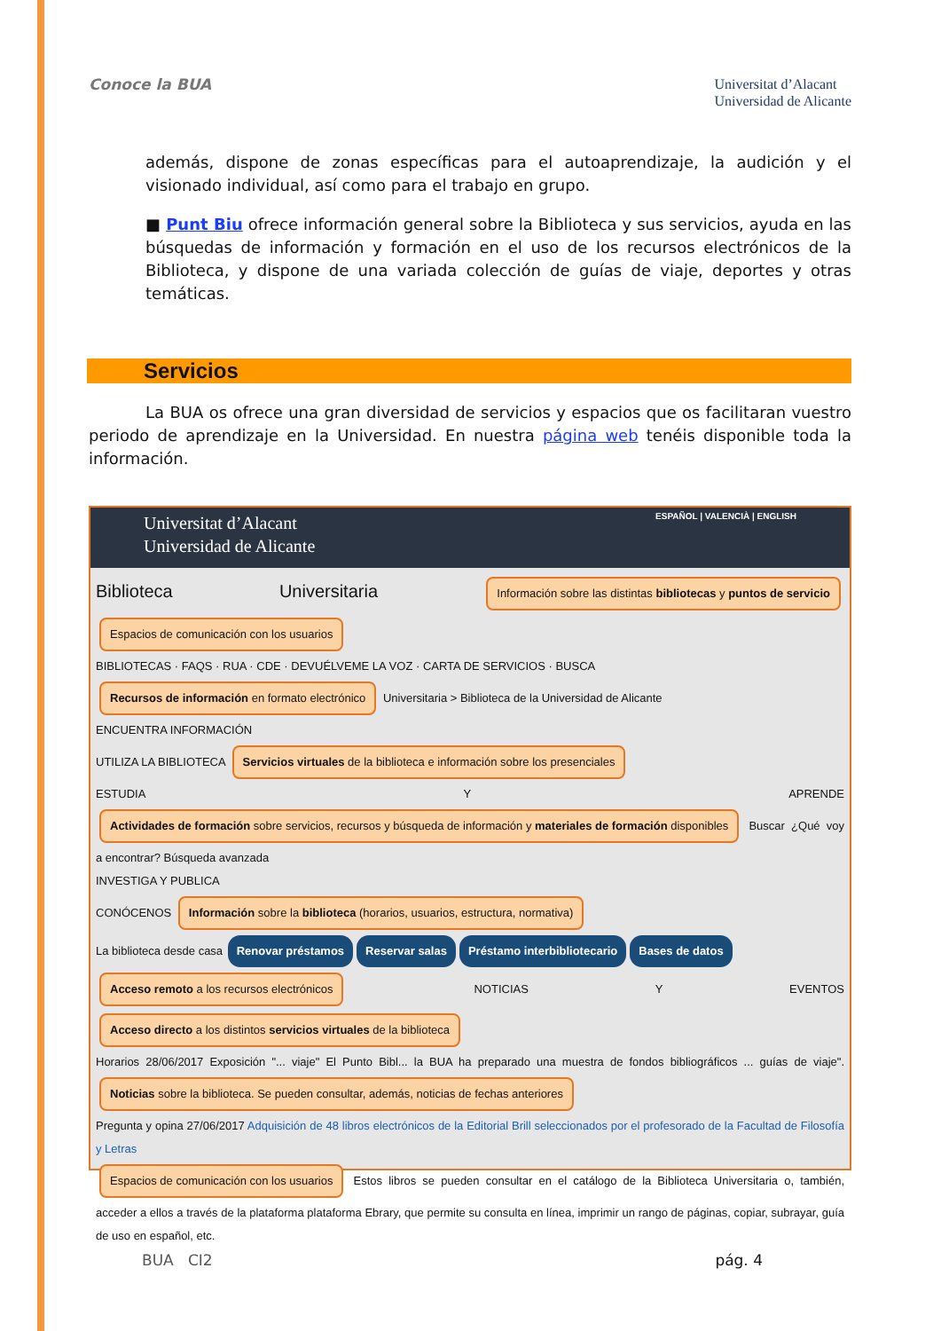Conoce la BUA
Universitat d’Alacant
Universidad de Alicante
además, dispone de zonas específicas para el autoaprendizaje, la audición y el visionado individual, así como para el trabajo en grupo.
■ Punt Biu ofrece información general sobre la Biblioteca y sus servicios, ayuda en las búsquedas de información y formación en el uso de los recursos electrónicos de la Biblioteca, y dispone de una variada colección de guías de viaje, deportes y otras temáticas.
Servicios
La BUA os ofrece una gran diversidad de servicios y espacios que os facilitaran vuestro periodo de aprendizaje en la Universidad. En nuestra página web tenéis disponible toda la información.
Universitat d’Alacant ESPAÑOL | VALENCIÀ | ENGLISH
Universidad de Alicante
Biblioteca Universitaria Información sobre las distintas bibliotecas y puntos de servicio Espacios de comunicación con los usuarios
BIBLIOTECAS · FAQS · RUA · CDE · DEVUÉLVEME LA VOZ · CARTA DE SERVICIOS · BUSCA
Recursos de información en formato electrónico Universitaria > Biblioteca de la Universidad de Alicante
ENCUENTRA INFORMACIÓN
UTILIZA LA BIBLIOTECA Servicios virtuales de la biblioteca e información sobre los presenciales
ESTUDIA Y APRENDE Actividades de formación sobre servicios, recursos y búsqueda de información y materiales de formación disponibles Buscar ¿Qué voy a encontrar? Búsqueda avanzada
INVESTIGA Y PUBLICA
CONÓCENOS Información sobre la biblioteca (horarios, usuarios, estructura, normativa)
La biblioteca desde casa Renovar préstamos Reservar salas Préstamo interbibliotecario Bases de datos
Acceso remoto a los recursos electrónicos NOTICIAS Y EVENTOS Acceso directo a los distintos servicios virtuales de la biblioteca
Horarios 28/06/2017 Exposición "... viaje" El Punto Bibl... la BUA ha preparado una muestra de fondos bibliográficos ... guías de viaje". Noticias sobre la biblioteca. Se pueden consultar, además, noticias de fechas anteriores
Pregunta y opina 27/06/2017 Adquisición de 48 libros electrónicos de la Editorial Brill seleccionados por el profesorado de la Facultad de Filosofía y Letras
Espacios de comunicación con los usuarios Estos libros se pueden consultar en el catálogo de la Biblioteca Universitaria o, también, acceder a ellos a través de la plataforma plataforma Ebrary, que permite su consulta en línea, imprimir un rango de páginas, copiar, subrayar, guía de uso en español, etc.
BUA CI2 pág. 4